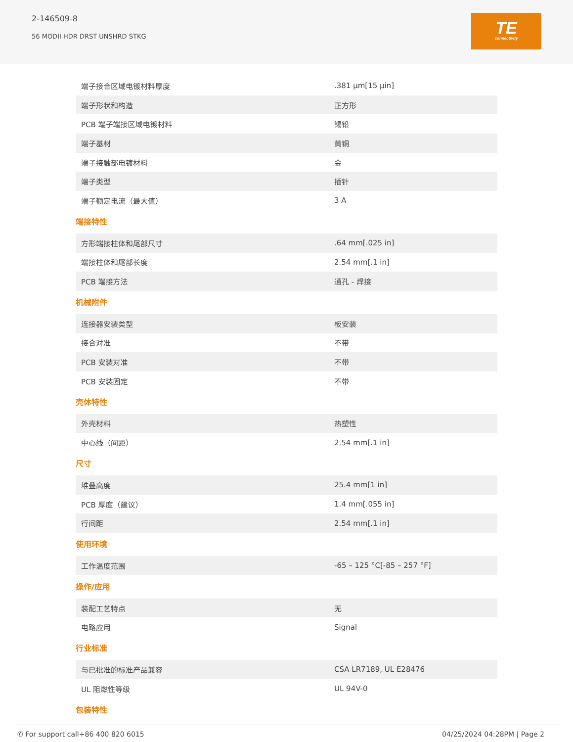2-146509-8
56 MODII HDR DRST UNSHRD STKG
TE
connectivity
| 端子接合区域电镀材料厚度 | .381 µm[15 µin] |
| 端子形状和构造 | 正方形 |
| PCB 端子端接区域电镀材料 | 锡铅 |
| 端子基材 | 黄铜 |
| 端子接触部电镀材料 | 金 |
| 端子类型 | 插针 |
| 端子额定电流（最大值） | 3 A |
端接特性
| 方形端接柱体和尾部尺寸 | .64 mm[.025 in] |
| 端接柱体和尾部长度 | 2.54 mm[.1 in] |
| PCB 端接方法 | 通孔 - 焊接 |
机械附件
| 连接器安装类型 | 板安装 |
| 接合对准 | 不带 |
| PCB 安装对准 | 不带 |
| PCB 安装固定 | 不带 |
壳体特性
| 外壳材料 | 热塑性 |
| 中心线（间距） | 2.54 mm[.1 in] |
尺寸
| 堆叠高度 | 25.4 mm[1 in] |
| PCB 厚度（建议） | 1.4 mm[.055 in] |
| 行间距 | 2.54 mm[.1 in] |
使用环境
| 工作温度范围 | -65 – 125 °C[-85 – 257 °F] |
操作/应用
| 装配工艺特点 | 无 |
| 电路应用 | Signal |
行业标准
| 与已批准的标准产品兼容 | CSA LR7189, UL E28476 |
| UL 阻燃性等级 | UL 94V-0 |
包装特性
✆ For support call+86 400 820 6015 04/25/2024 04:28PM | Page 2